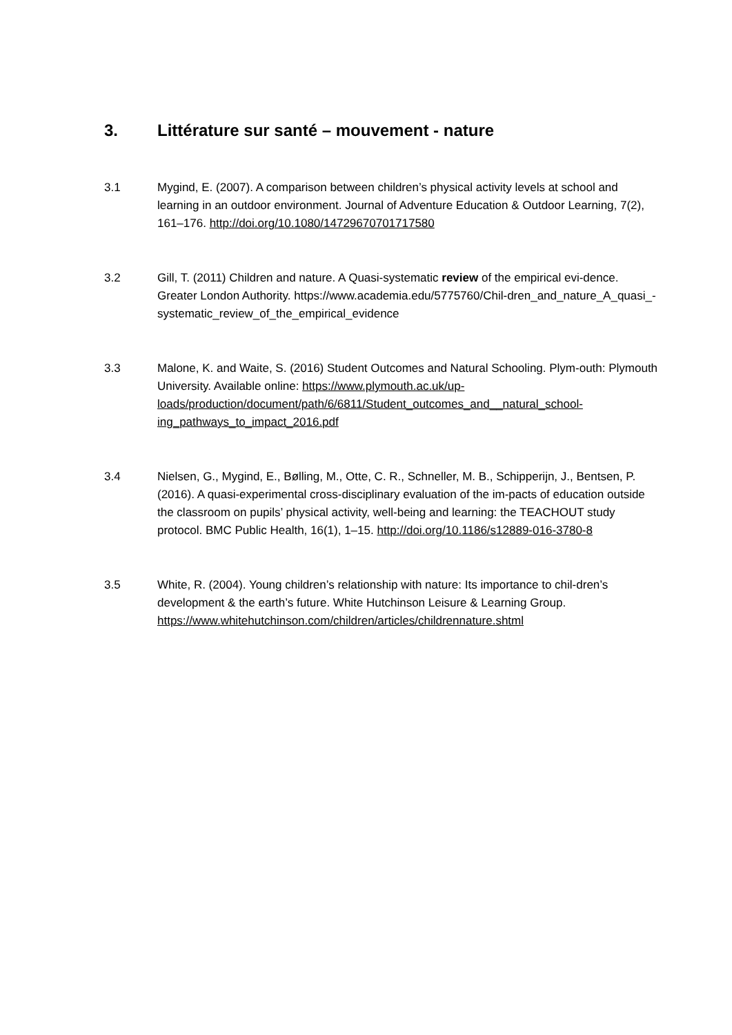3. Littérature sur santé – mouvement - nature
3.1 Mygind, E. (2007). A comparison between children’s physical activity levels at school and learning in an outdoor environment. Journal of Adventure Education & Outdoor Learning, 7(2), 161–176. http://doi.org/10.1080/14729670701717580
3.2 Gill, T. (2011) Children and nature. A Quasi-systematic review of the empirical evi-dence. Greater London Authority. https://www.academia.edu/5775760/Chil-dren_and_nature_A_quasi_-systematic_review_of_the_empirical_evidence
3.3 Malone, K. and Waite, S. (2016) Student Outcomes and Natural Schooling. Plym-outh: Plymouth University. Available online: https://www.plymouth.ac.uk/up-loads/production/document/path/6/6811/Student_outcomes_and__natural_school-ing_pathways_to_impact_2016.pdf
3.4 Nielsen, G., Mygind, E., Bølling, M., Otte, C. R., Schneller, M. B., Schipperijn, J., Bentsen, P. (2016). A quasi-experimental cross-disciplinary evaluation of the im-pacts of education outside the classroom on pupils’ physical activity, well-being and learning: the TEACHOUT study protocol. BMC Public Health, 16(1), 1–15. http://doi.org/10.1186/s12889-016-3780-8
3.5 White, R. (2004). Young children’s relationship with nature: Its importance to chil-dren’s development & the earth’s future. White Hutchinson Leisure & Learning Group. https://www.whitehutchinson.com/children/articles/childrennature.shtml